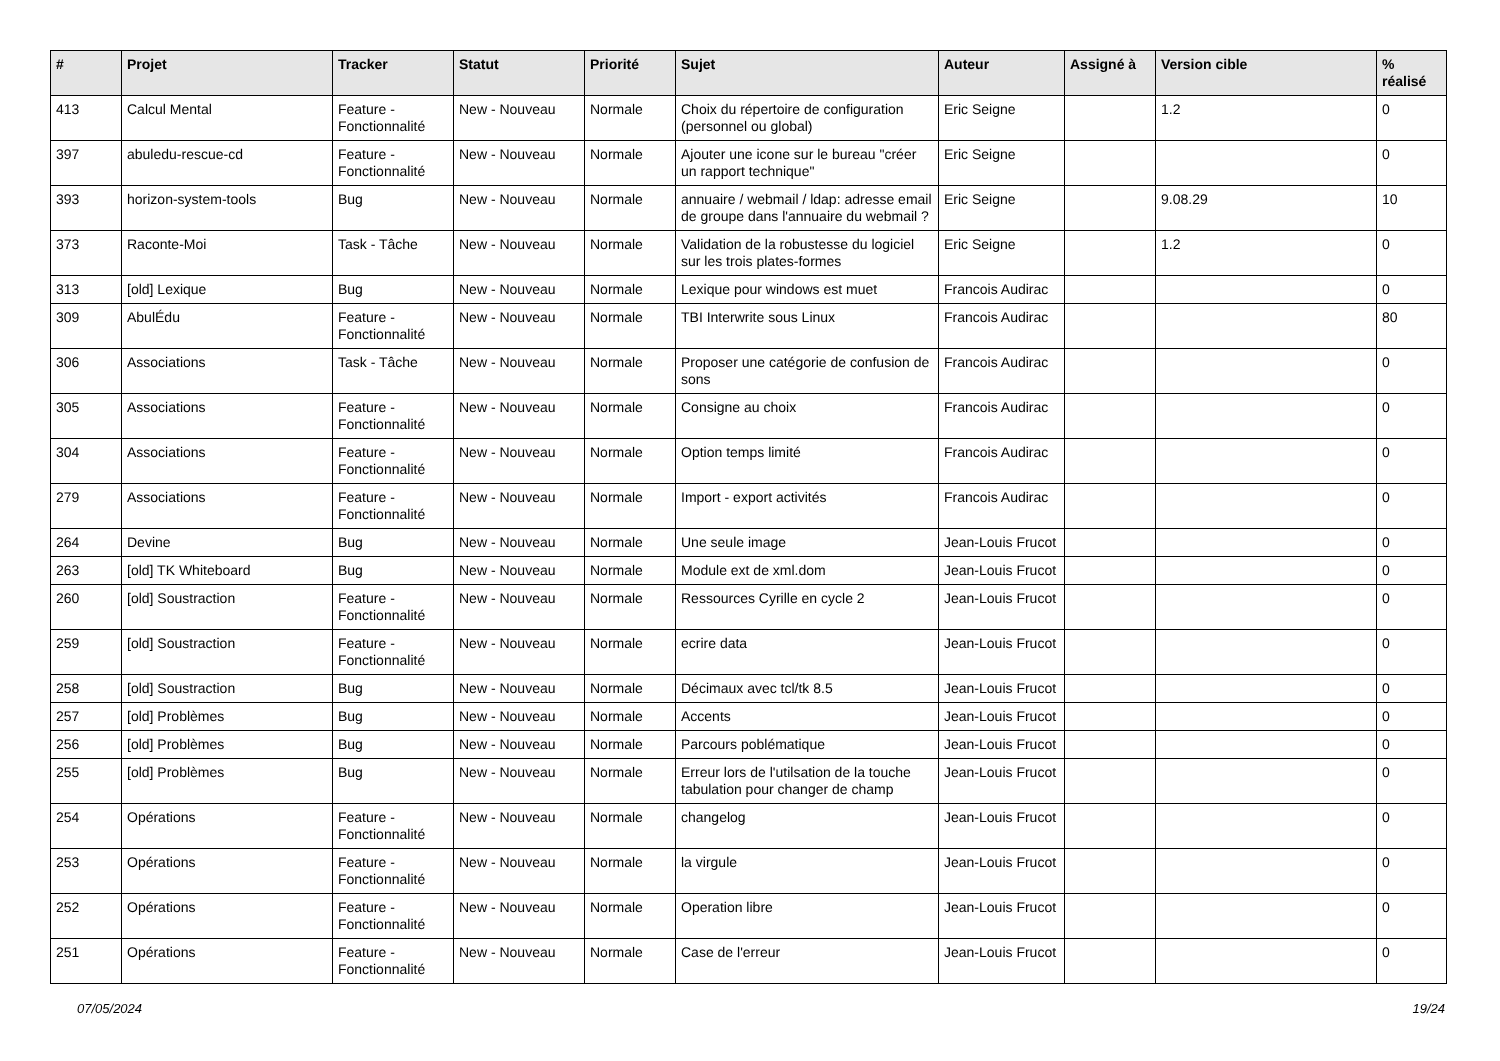| # | Projet | Tracker | Statut | Priorité | Sujet | Auteur | Assigné à | Version cible | % réalisé |
| --- | --- | --- | --- | --- | --- | --- | --- | --- | --- |
| 413 | Calcul Mental | Feature - Fonctionnalité | New - Nouveau | Normale | Choix du répertoire de configuration (personnel ou global) | Eric Seigne | | 1.2 | 0 |
| 397 | abuledu-rescue-cd | Feature - Fonctionnalité | New - Nouveau | Normale | Ajouter une icone sur le bureau "créer un rapport technique" | Eric Seigne | | | 0 |
| 393 | horizon-system-tools | Bug | New - Nouveau | Normale | annuaire / webmail / ldap: adresse email de groupe dans l'annuaire du webmail ? | Eric Seigne | | 9.08.29 | 10 |
| 373 | Raconte-Moi | Task - Tâche | New - Nouveau | Normale | Validation de la robustesse du logiciel sur les trois plates-formes | Eric Seigne | | 1.2 | 0 |
| 313 | [old] Lexique | Bug | New - Nouveau | Normale | Lexique pour windows est muet | Francois Audirac | | | 0 |
| 309 | AbulÉdu | Feature - Fonctionnalité | New - Nouveau | Normale | TBI Interwrite sous Linux | Francois Audirac | | | 80 |
| 306 | Associations | Task - Tâche | New - Nouveau | Normale | Proposer une catégorie de confusion de sons | Francois Audirac | | | 0 |
| 305 | Associations | Feature - Fonctionnalité | New - Nouveau | Normale | Consigne au choix | Francois Audirac | | | 0 |
| 304 | Associations | Feature - Fonctionnalité | New - Nouveau | Normale | Option temps limité | Francois Audirac | | | 0 |
| 279 | Associations | Feature - Fonctionnalité | New - Nouveau | Normale | Import - export activités | Francois Audirac | | | 0 |
| 264 | Devine | Bug | New - Nouveau | Normale | Une seule image | Jean-Louis Frucot | | | 0 |
| 263 | [old] TK Whiteboard | Bug | New - Nouveau | Normale | Module ext de xml.dom | Jean-Louis Frucot | | | 0 |
| 260 | [old] Soustraction | Feature - Fonctionnalité | New - Nouveau | Normale | Ressources Cyrille en cycle 2 | Jean-Louis Frucot | | | 0 |
| 259 | [old] Soustraction | Feature - Fonctionnalité | New - Nouveau | Normale | ecrire data | Jean-Louis Frucot | | | 0 |
| 258 | [old] Soustraction | Bug | New - Nouveau | Normale | Décimaux avec tcl/tk 8.5 | Jean-Louis Frucot | | | 0 |
| 257 | [old] Problèmes | Bug | New - Nouveau | Normale | Accents | Jean-Louis Frucot | | | 0 |
| 256 | [old] Problèmes | Bug | New - Nouveau | Normale | Parcours poblématique | Jean-Louis Frucot | | | 0 |
| 255 | [old] Problèmes | Bug | New - Nouveau | Normale | Erreur lors de l'utilsation de la touche tabulation pour changer de champ | Jean-Louis Frucot | | | 0 |
| 254 | Opérations | Feature - Fonctionnalité | New - Nouveau | Normale | changelog | Jean-Louis Frucot | | | 0 |
| 253 | Opérations | Feature - Fonctionnalité | New - Nouveau | Normale | la virgule | Jean-Louis Frucot | | | 0 |
| 252 | Opérations | Feature - Fonctionnalité | New - Nouveau | Normale | Operation libre | Jean-Louis Frucot | | | 0 |
| 251 | Opérations | Feature - Fonctionnalité | New - Nouveau | Normale | Case de l'erreur | Jean-Louis Frucot | | | 0 |
07/05/2024 19/24